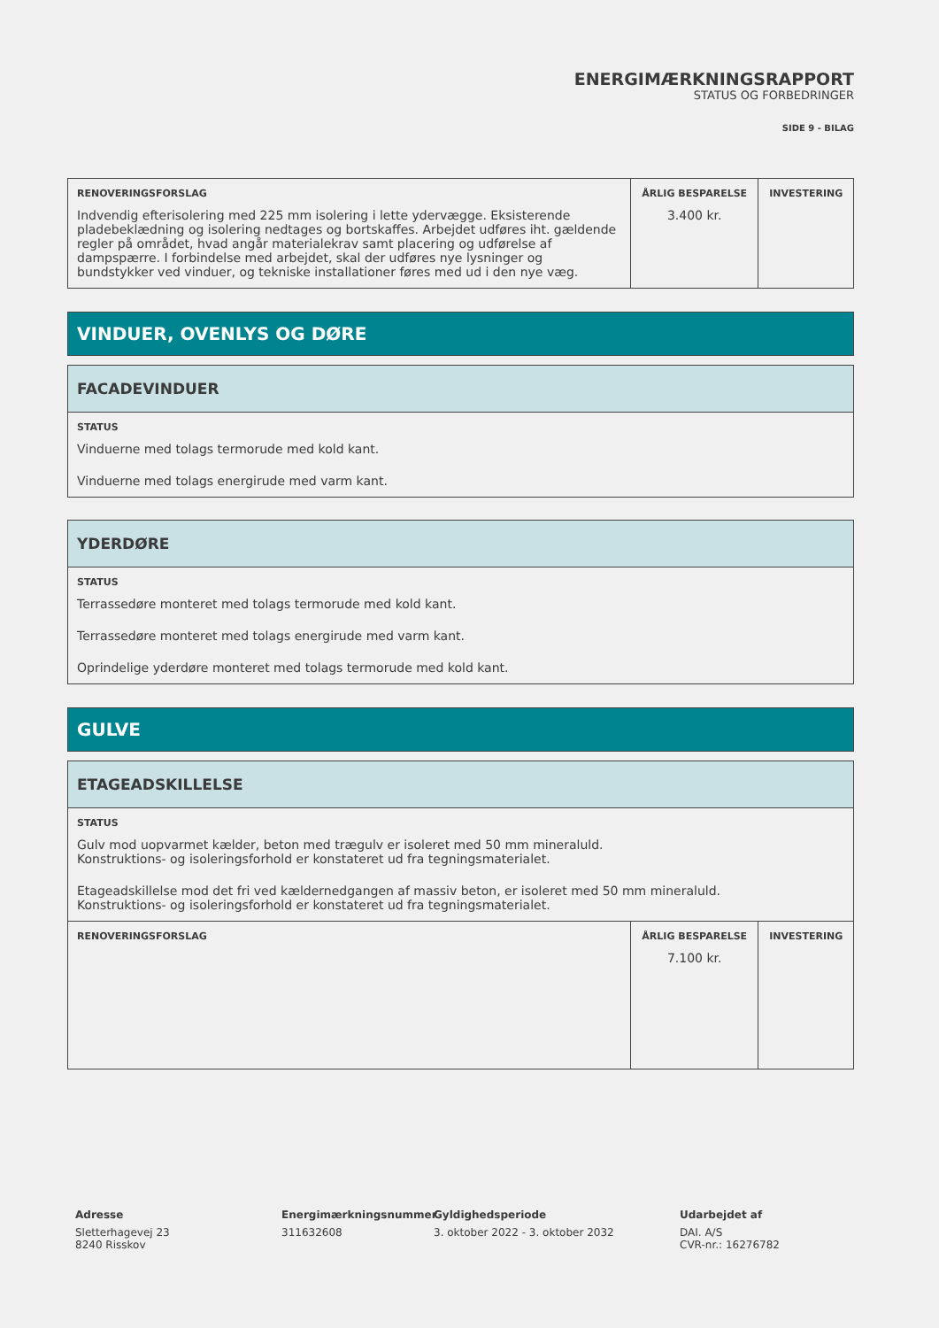ENERGIMÆRKNINGSRAPPORT
STATUS OG FORBEDRINGER
SIDE 9 - BILAG
| RENOVERINGSFORSLAG Indvendig efterisolering med 225 mm isolering i lette ydervægge. Eksisterende pladebeklædning og isolering nedtages og bortskaffes. Arbejdet udføres iht. gældende regler på området, hvad angår materialekrav samt placering og udførelse af dampspærre. I forbindelse med arbejdet, skal der udføres nye lysninger og bundstykker ved vinduer, og tekniske installationer føres med ud i den nye væg. | ÅRLIG BESPARELSE 3.400 kr. | INVESTERING |
VINDUER, OVENLYS OG DØRE
FACADEVINDUER
STATUS
Vinduerne med tolags termorude med kold kant.
Vinduerne med tolags energirude med varm kant.
YDERDØRE
STATUS
Terrassedøre monteret med tolags termorude med kold kant.
Terrassedøre monteret med tolags energirude med varm kant.
Oprindelige yderdøre monteret med tolags termorude med kold kant.
GULVE
ETAGEADSKILLELSE
STATUS
Gulv mod uopvarmet kælder, beton med trægulv er isoleret med 50 mm mineraluld.
Konstruktions- og isoleringsforhold er konstateret ud fra tegningsmaterialet.
Etageadskillelse mod det fri ved kældernedgangen af massiv beton, er isoleret med 50 mm mineraluld.
Konstruktions- og isoleringsforhold er konstateret ud fra tegningsmaterialet.
| RENOVERINGSFORSLAG | ÅRLIG BESPARELSE 7.100 kr. | INVESTERING |
Adresse
Sletterhagevej 23
8240 Risskov
Energimærkningsnummer
311632608
Gyldighedsperiode
3. oktober 2022 - 3. oktober 2032
Udarbejdet af
DAI. A/S
CVR-nr.: 16276782